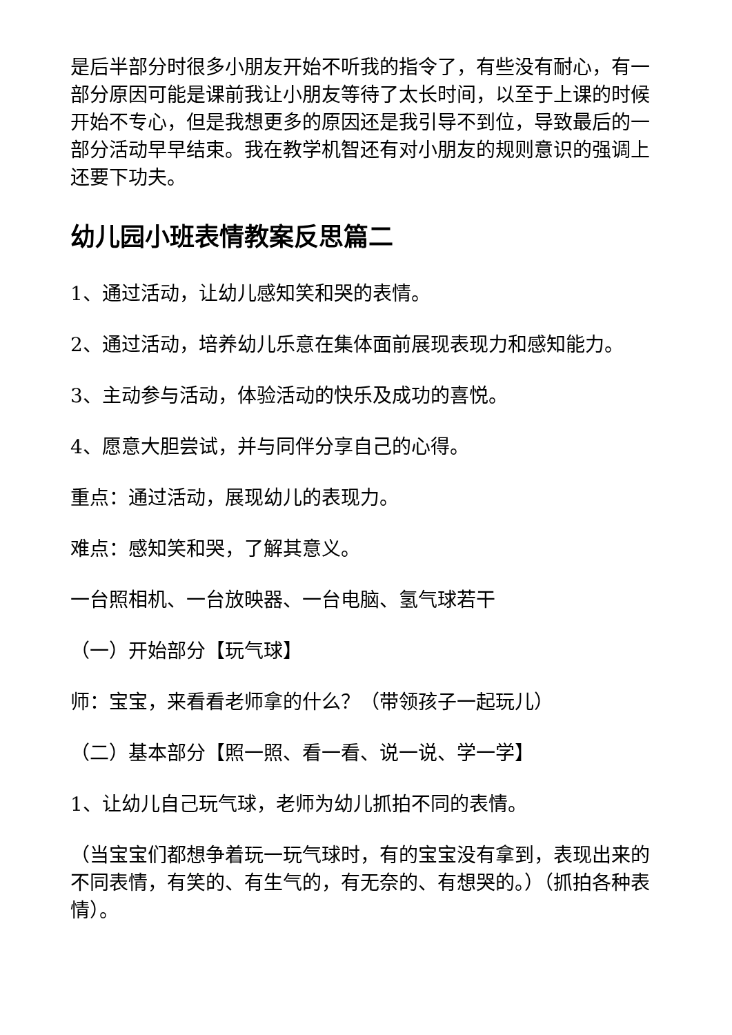是后半部分时很多小朋友开始不听我的指令了，有些没有耐心，有一部分原因可能是课前我让小朋友等待了太长时间，以至于上课的时候开始不专心，但是我想更多的原因还是我引导不到位，导致最后的一部分活动早早结束。我在教学机智还有对小朋友的规则意识的强调上还要下功夫。
幼儿园小班表情教案反思篇二
1、通过活动，让幼儿感知笑和哭的表情。
2、通过活动，培养幼儿乐意在集体面前展现表现力和感知能力。
3、主动参与活动，体验活动的快乐及成功的喜悦。
4、愿意大胆尝试，并与同伴分享自己的心得。
重点：通过活动，展现幼儿的表现力。
难点：感知笑和哭，了解其意义。
一台照相机、一台放映器、一台电脑、氢气球若干
（一）开始部分【玩气球】
师：宝宝，来看看老师拿的什么？（带领孩子一起玩儿）
（二）基本部分【照一照、看一看、说一说、学一学】
1、让幼儿自己玩气球，老师为幼儿抓拍不同的表情。
（当宝宝们都想争着玩一玩气球时，有的宝宝没有拿到，表现出来的不同表情，有笑的、有生气的，有无奈的、有想哭的。）（抓拍各种表情）。